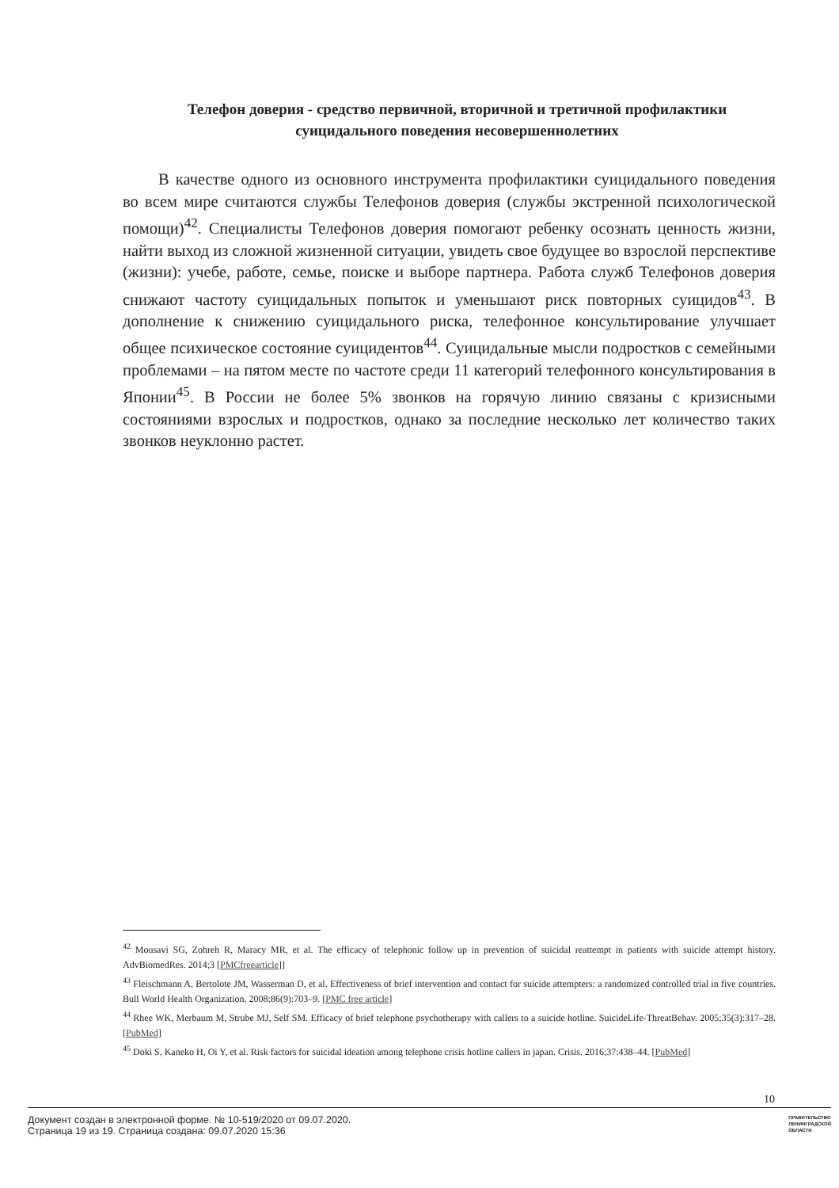Телефон доверия - средство первичной, вторичной и третичной профилактики суицидального поведения несовершеннолетних
В качестве одного из основного инструмента профилактики суицидального поведения во всем мире считаются службы Телефонов доверия (службы экстренной психологической помощи)<sup>42</sup>. Специалисты Телефонов доверия помогают ребенку осознать ценность жизни, найти выход из сложной жизненной ситуации, увидеть свое будущее во взрослой перспективе (жизни): учебе, работе, семье, поиске и выборе партнера. Работа служб Телефонов доверия снижают частоту суицидальных попыток и уменьшают риск повторных суицидов<sup>43</sup>. В дополнение к снижению суицидального риска, телефонное консультирование улучшает общее психическое состояние суицидентов<sup>44</sup>. Суицидальные мысли подростков с семейными проблемами – на пятом месте по частоте среди 11 категорий телефонного консультирования в Японии<sup>45</sup>. В России не более 5% звонков на горячую линию связаны с кризисными состояниями взрослых и подростков, однако за последние несколько лет количество таких звонков неуклонно растет.
<sup>42</sup> Mousavi SG, Zohreh R, Maracy MR, et al. The efficacy of telephonic follow up in prevention of suicidal reattempt in patients with suicide attempt history. AdvBiomedRes. 2014;3 [PMCfreearticle]]
<sup>43</sup> Fleischmann A, Bertolote JM, Wasserman D, et al. Effectiveness of brief intervention and contact for suicide attempters: a randomized controlled trial in five countries. Bull World Health Organization. 2008;86(9):703–9. [PMC free article]
<sup>44</sup> Rhee WK, Merbaum M, Strube MJ, Self SM. Efficacy of brief telephone psychotherapy with callers to a suicide hotline. SuicideLife-ThreatBehav. 2005;35(3):317–28. [PubMed]
<sup>45</sup> Doki S, Kaneko H, Oi Y, et al. Risk factors for suicidal ideation among telephone crisis hotline callers in japan. Crisis. 2016;37:438–44. [PubMed]
10
Документ создан в электронной форме. № 10-519/2020 от 09.07.2020.
Страница 19 из 19. Страница создана: 09.07.2020 15:36
ПРАВИТЕЛЬСТВО
ЛЕНИНГРАДСКОЙ
ОБЛАСТИ